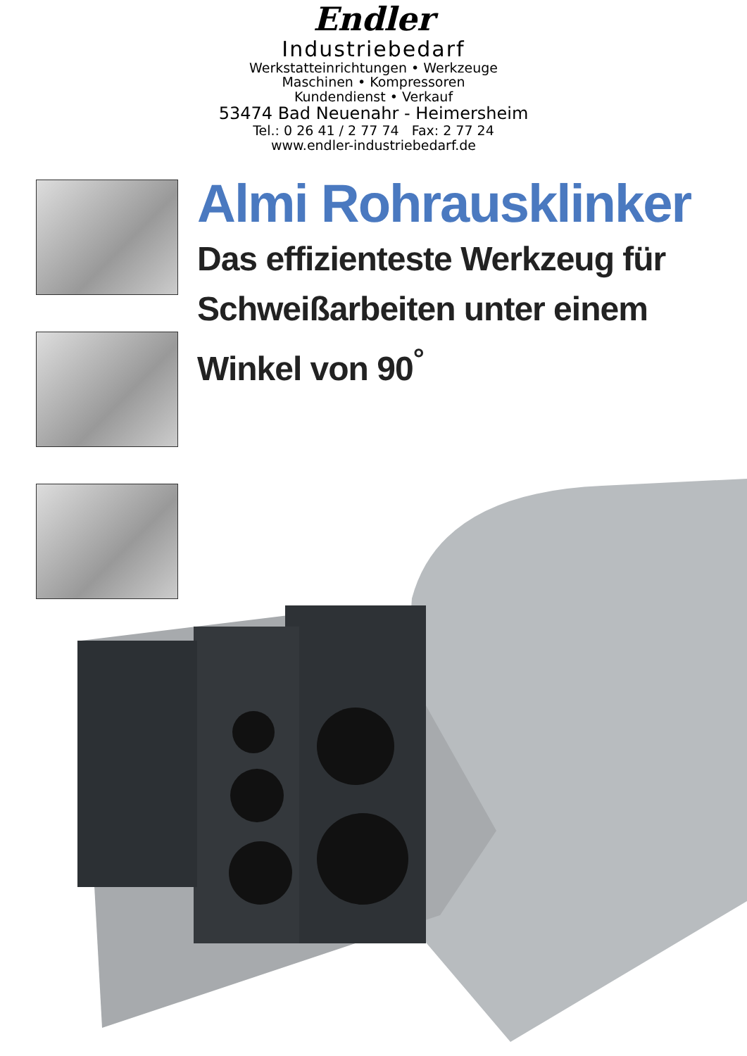Endler
Industriebedarf
Werkstatteinrichtungen • Werkzeuge
Maschinen • Kompressoren
Kundendienst • Verkauf
53474 Bad Neuenahr - Heimersheim
Tel.: 0 26 41 / 2 77 74 Fax: 2 77 24
www.endler-industriebedarf.de
Almi Rohrausklinker
Das effizienteste Werkzeug für
Schweißarbeiten unter einem
Winkel von 90<sup>°</sup>